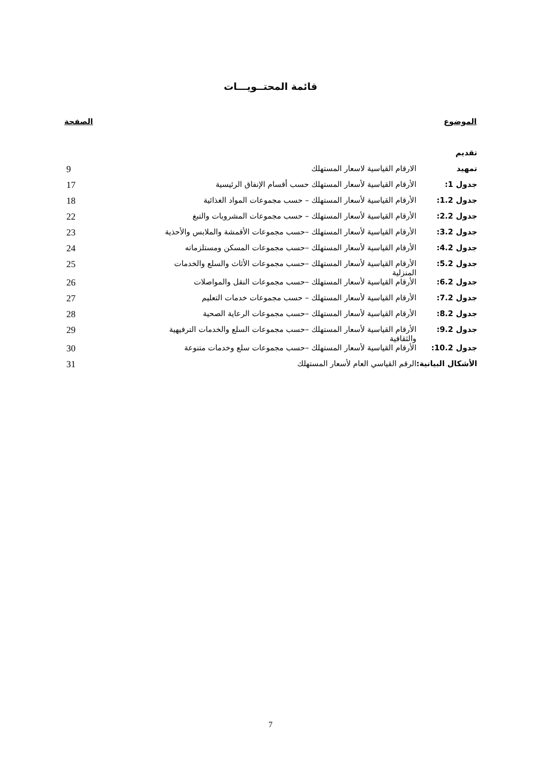قائمة المحتــويـــات
| الموضوع | | الصفحة |
| --- | --- | --- |
| تقديم | | |
| تمهيد | الارقام القياسية لاسعار المستهلك | 9 |
| جدول 1: | الأرقام القياسية لأسعار المستهلك حسب أقسام الإنفاق الرئيسية | 17 |
| جدول 1.2: | الأرقام القياسية لأسعار المستهلك – حسب مجموعات المواد الغذائية | 18 |
| جدول 2.2: | الأرقام القياسية لأسعار المستهلك – حسب مجموعات المشروبات والتبغ | 22 |
| جدول 3.2: | الأرقام القياسية لأسعار المستهلك –حسب مجموعات الأقمشة والملابس والأحذية | 23 |
| جدول 4.2: | الأرقام القياسية لأسعار المستهلك –حسب مجموعات المسكن ومستلزماته | 24 |
| جدول 5.2: | الأرقام القياسية لأسعار المستهلك –حسب مجموعات الأثاث والسلع والخدمات المنزلية | 25 |
| جدول 6.2: | الأرقام القياسية لأسعار المستهلك –حسب مجموعات النقل والمواصلات | 26 |
| جدول 7.2: | الأرقام القياسية لأسعار المستهلك – حسب مجموعات خدمات التعليم | 27 |
| جدول 8.2: | الأرقام القياسية لأسعار المستهلك –حسب مجموعات الرعاية الصحية | 28 |
| جدول 9.2: | الأرقام القياسية لأسعار المستهلك –حسب مجموعات السلع والخدمات الترفيهية والثقافية | 29 |
| جدول 10.2: | الأرقام القياسية لأسعار المستهلك –حسب مجموعات سلع وخدمات متنوعة | 30 |
| الأشكال البيانية: | الرقم القياسي العام لأسعار المستهلك | 31 |
7